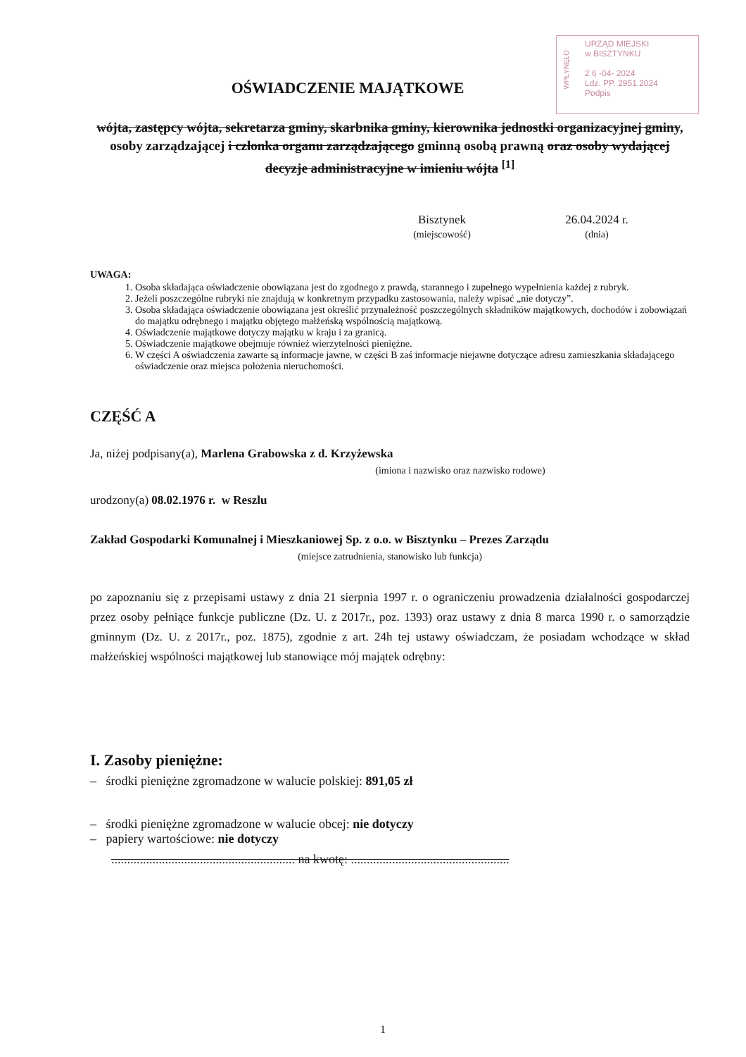WPŁYNĘŁO
URZĄD MIEJSKI
w BISZTYNKU
2 6 -04- 2024
Ldz. PP. 2951.2024
Podpis
OŚWIADCZENIE MAJĄTKOWE
wójta, zastępcy wójta, sekretarza gminy, skarbnika gminy, kierownika jednostki organizacyjnej gminy, osoby zarządzającej i członka organu zarządzającego gminną osobą prawną oraz osoby wydającej decyzje administracyjne w imieniu wójta <sup>[1]</sup>
Bisztynek
(miejscowość)
26.04.2024 r.
(dnia)
UWAGA:
1. Osoba składająca oświadczenie obowiązana jest do zgodnego z prawdą, starannego i zupełnego wypełnienia każdej z rubryk.
2. Jeżeli poszczególne rubryki nie znajdują w konkretnym przypadku zastosowania, należy wpisać „nie dotyczy”.
3. Osoba składająca oświadczenie obowiązana jest określić przynależność poszczególnych składników majątkowych, dochodów i zobowiązań do majątku odrębnego i majątku objętego małżeńską wspólnością majątkową.
4. Oświadczenie majątkowe dotyczy majątku w kraju i za granicą.
5. Oświadczenie majątkowe obejmuje również wierzytelności pieniężne.
6. W części A oświadczenia zawarte są informacje jawne, w części B zaś informacje niejawne dotyczące adresu zamieszkania składającego oświadczenie oraz miejsca położenia nieruchomości.
CZĘŚĆ A
Ja, niżej podpisany(a), Marlena Grabowska z d. Krzyżewska
(imiona i nazwisko oraz nazwisko rodowe)
urodzony(a) 08.02.1976 r. w Reszlu
Zakład Gospodarki Komunalnej i Mieszkaniowej Sp. z o.o. w Bisztynku – Prezes Zarządu
(miejsce zatrudnienia, stanowisko lub funkcja)
po zapoznaniu się z przepisami ustawy z dnia 21 sierpnia 1997 r. o ograniczeniu prowadzenia działalności gospodarczej przez osoby pełniące funkcje publiczne (Dz. U. z 2017r., poz. 1393) oraz ustawy z dnia 8 marca 1990 r. o samorządzie gminnym (Dz. U. z 2017r., poz. 1875), zgodnie z art. 24h tej ustawy oświadczam, że posiadam wchodzące w skład małżeńskiej wspólności majątkowej lub stanowiące mój majątek odrębny:
I. Zasoby pieniężne:
– środki pieniężne zgromadzone w walucie polskiej: 891,05 zł
– środki pieniężne zgromadzone w walucie obcej: nie dotyczy
– papiery wartościowe: nie dotyczy
.......................................................... na kwotę: ..................................................
1